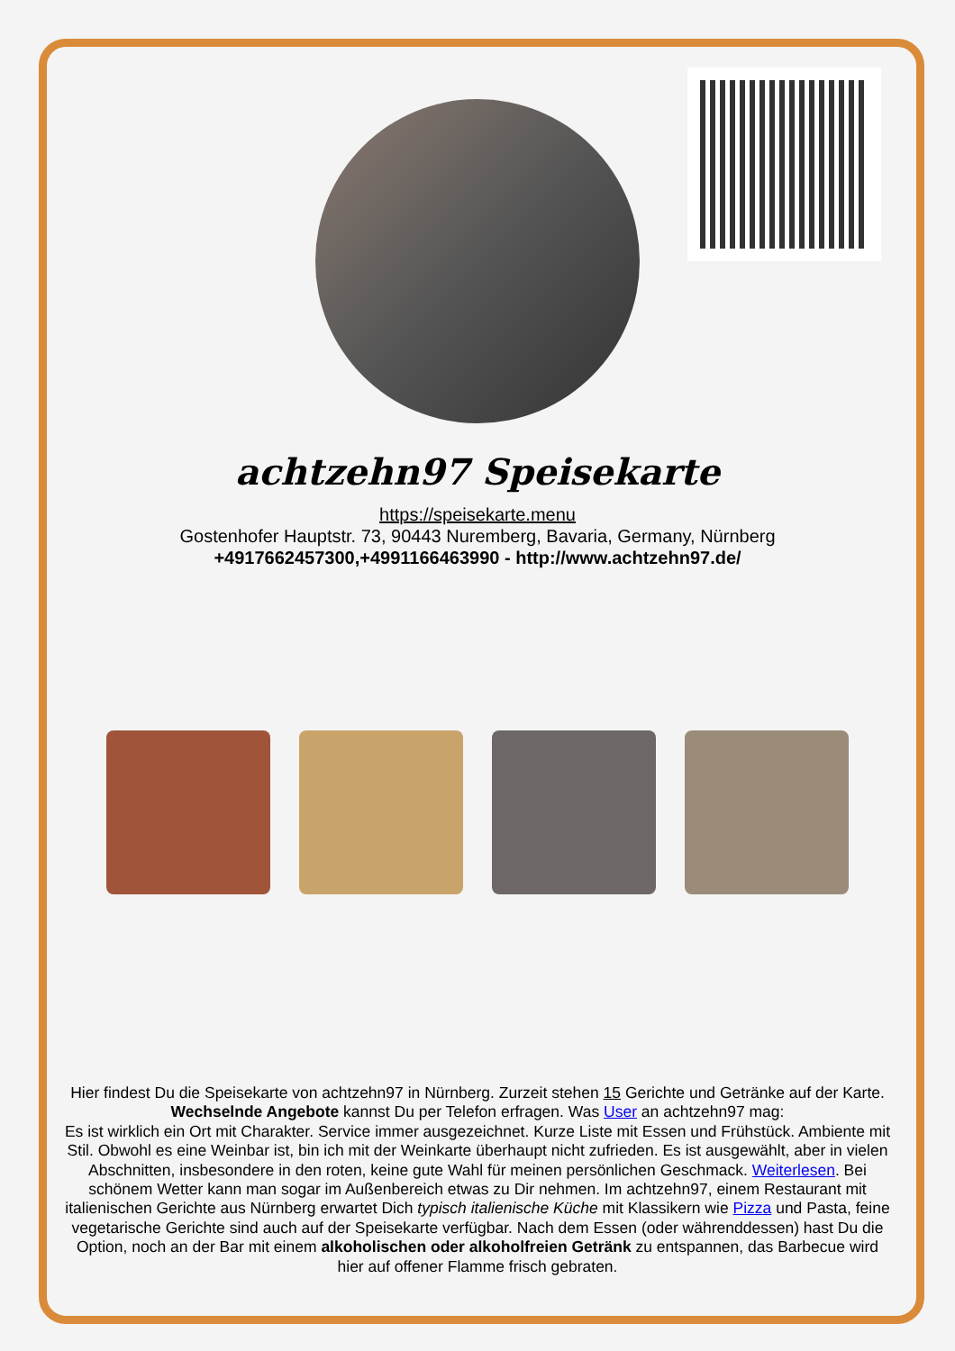achtzehn97 Speisekarte
https://speisekarte.menu
Gostenhofer Hauptstr. 73, 90443 Nuremberg, Bavaria, Germany, Nürnberg
+4917662457300,+4991166463990 - http://www.achtzehn97.de/
Hier findest Du die Speisekarte von achtzehn97 in Nürnberg. Zurzeit stehen 15 Gerichte und Getränke auf der Karte. Wechselnde Angebote kannst Du per Telefon erfragen. Was User an achtzehn97 mag:
Es ist wirklich ein Ort mit Charakter. Service immer ausgezeichnet. Kurze Liste mit Essen und Frühstück. Ambiente mit Stil. Obwohl es eine Weinbar ist, bin ich mit der Weinkarte überhaupt nicht zufrieden. Es ist ausgewählt, aber in vielen Abschnitten, insbesondere in den roten, keine gute Wahl für meinen persönlichen Geschmack. Weiterlesen. Bei schönem Wetter kann man sogar im Außenbereich etwas zu Dir nehmen. Im achtzehn97, einem Restaurant mit italienischen Gerichte aus Nürnberg erwartet Dich typisch italienische Küche mit Klassikern wie Pizza und Pasta, feine vegetarische Gerichte sind auch auf der Speisekarte verfügbar. Nach dem Essen (oder währenddessen) hast Du die Option, noch an der Bar mit einem alkoholischen oder alkoholfreien Getränk zu entspannen, das Barbecue wird hier auf offener Flamme frisch gebraten.